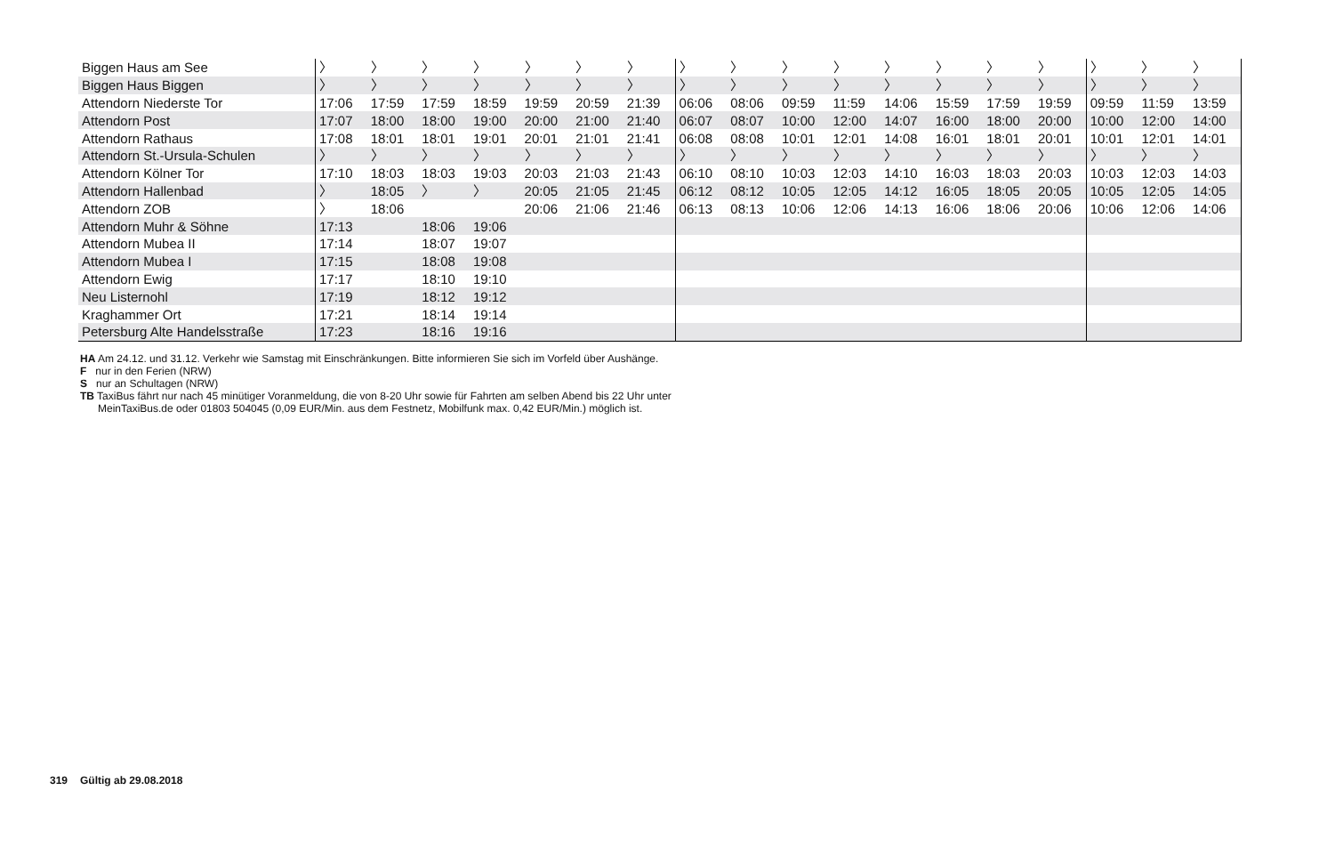| Biggen Haus am See | 〉 | 〉 | 〉 | 〉 | 〉 | 〉 | 〉 | 〉 | 〉 | 〉 | 〉 | 〉 | 〉 | 〉 | 〉 | 〉 | 〉 | 〉 |
| Biggen Haus Biggen | 〉 | 〉 | 〉 | 〉 | 〉 | 〉 | 〉 | 〉 | 〉 | 〉 | 〉 | 〉 | 〉 | 〉 | 〉 | 〉 | 〉 | 〉 |
| Attendorn Niederste Tor | 17:06 | 17:59 | 17:59 | 18:59 | 19:59 | 20:59 | 21:39 | 06:06 | 08:06 | 09:59 | 11:59 | 14:06 | 15:59 | 17:59 | 19:59 | 09:59 | 11:59 | 13:59 |
| Attendorn Post | 17:07 | 18:00 | 18:00 | 19:00 | 20:00 | 21:00 | 21:40 | 06:07 | 08:07 | 10:00 | 12:00 | 14:07 | 16:00 | 18:00 | 20:00 | 10:00 | 12:00 | 14:00 |
| Attendorn Rathaus | 17:08 | 18:01 | 18:01 | 19:01 | 20:01 | 21:01 | 21:41 | 06:08 | 08:08 | 10:01 | 12:01 | 14:08 | 16:01 | 18:01 | 20:01 | 10:01 | 12:01 | 14:01 |
| Attendorn St.-Ursula-Schulen | 〉 | 〉 | 〉 | 〉 | 〉 | 〉 | 〉 | 〉 | 〉 | 〉 | 〉 | 〉 | 〉 | 〉 | 〉 | 〉 | 〉 | 〉 |
| Attendorn Kölner Tor | 17:10 | 18:03 | 18:03 | 19:03 | 20:03 | 21:03 | 21:43 | 06:10 | 08:10 | 10:03 | 12:03 | 14:10 | 16:03 | 18:03 | 20:03 | 10:03 | 12:03 | 14:03 |
| Attendorn Hallenbad | 〉 | 18:05 | 〉 | 〉 | 20:05 | 21:05 | 21:45 | 06:12 | 08:12 | 10:05 | 12:05 | 14:12 | 16:05 | 18:05 | 20:05 | 10:05 | 12:05 | 14:05 |
| Attendorn ZOB | 〉 | 18:06 | | | 20:06 | 21:06 | 21:46 | 06:13 | 08:13 | 10:06 | 12:06 | 14:13 | 16:06 | 18:06 | 20:06 | 10:06 | 12:06 | 14:06 |
| Attendorn Muhr & Söhne | 17:13 | | 18:06 | 19:06 | | | | | | | | | | | | | | |
| Attendorn Mubea II | 17:14 | | 18:07 | 19:07 | | | | | | | | | | | | | | |
| Attendorn Mubea I | 17:15 | | 18:08 | 19:08 | | | | | | | | | | | | | | |
| Attendorn Ewig | 17:17 | | 18:10 | 19:10 | | | | | | | | | | | | | | |
| Neu Listernohl | 17:19 | | 18:12 | 19:12 | | | | | | | | | | | | | | |
| Kraghammer Ort | 17:21 | | 18:14 | 19:14 | | | | | | | | | | | | | | |
| Petersburg Alte Handelsstraße | 17:23 | | 18:16 | 19:16 | | | | | | | | | | | | | | |
HA Am 24.12. und 31.12. Verkehr wie Samstag mit Einschränkungen. Bitte informieren Sie sich im Vorfeld über Aushänge.
F nur in den Ferien (NRW)
S nur an Schultagen (NRW)
TB TaxiBus fährt nur nach 45 minütiger Voranmeldung, die von 8-20 Uhr sowie für Fahrten am selben Abend bis 22 Uhr unter
MeinTaxiBus.de oder 01803 504045 (0,09 EUR/Min. aus dem Festnetz, Mobilfunk max. 0,42 EUR/Min.) möglich ist.
319 Gültig ab 29.08.2018